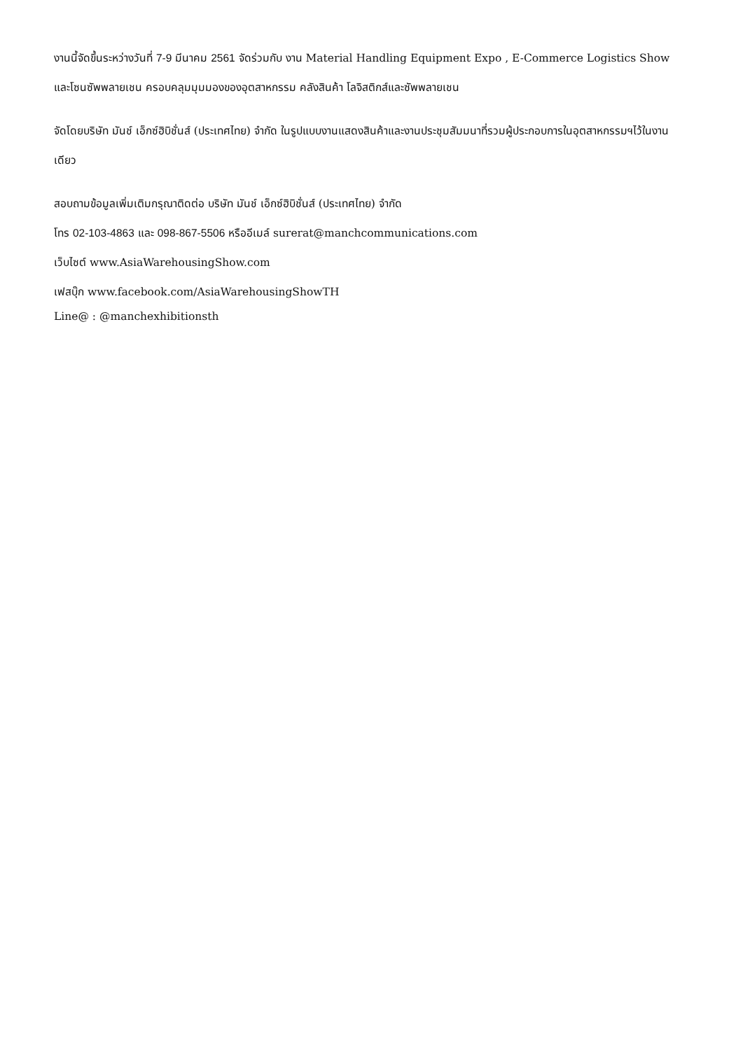งานนี้จัดขึ้นระหว่างวันที่ 7-9 มีนาคม 2561 จัดร่วมกับ งาน Material Handling Equipment Expo , E-Commerce Logistics Show และโซนซัพพลายเชน ครอบคลุมมุมมองของอุตสาหกรรม คลังสินค้า โลจิสติกส์และซัพพลายเชน
จัดโดยบริษัท มันช์ เอ็กซ์ฮิบิชั่นส์ (ประเทศไทย) จำกัด ในรูปแบบงานแสดงสินค้าและงานประชุมสัมมนาที่รวมผู้ประกอบการในอุตสาหกรรมฯไว้ในงานเดียว
สอบถามข้อมูลเพิ่มเติมกรุณาติดต่อ บริษัท มันช์ เอ็กซ์ฮิบิชั่นส์ (ประเทศไทย) จำกัด
โทร 02-103-4863 และ 098-867-5506 หรืออีเมล์ surerat@manchcommunications.com
เว็บไซต์ www.AsiaWarehousingShow.com
เฟสบุ๊ก www.facebook.com/AsiaWarehousingShowTH
Line@ : @manchexhibitionsth